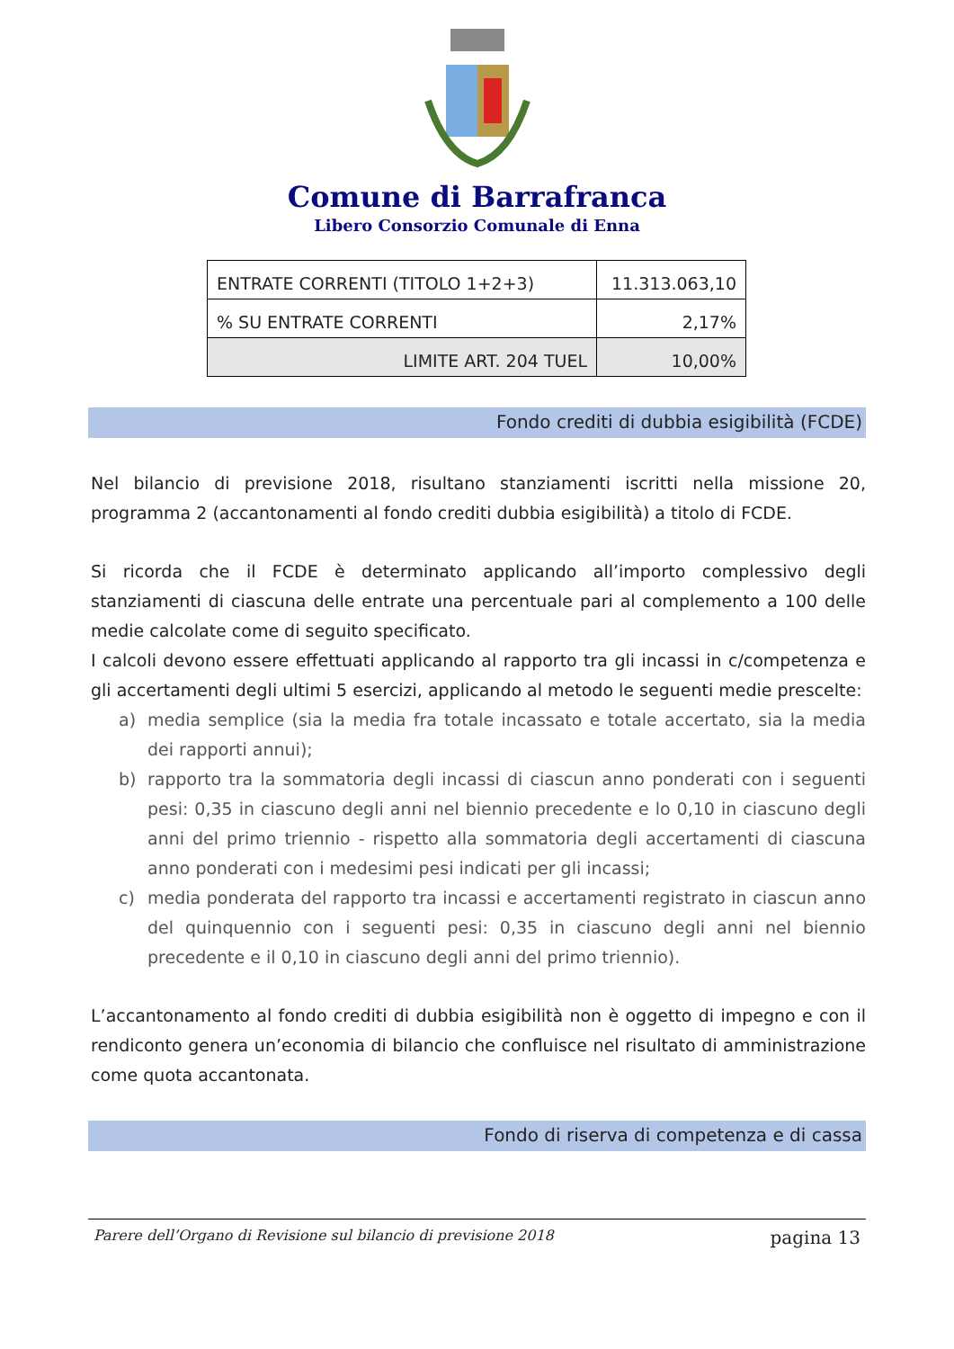Comune di Barrafranca
Libero Consorzio Comunale di Enna
| ENTRATE CORRENTI (TITOLO 1+2+3) | 11.313.063,10 |
| % SU ENTRATE CORRENTI | 2,17% |
| LIMITE ART. 204 TUEL | 10,00% |
Fondo crediti di dubbia esigibilità (FCDE)
Nel bilancio di previsione 2018, risultano stanziamenti iscritti nella missione 20, programma 2 (accantonamenti al fondo crediti dubbia esigibilità) a titolo di FCDE.
Si ricorda che il FCDE è determinato applicando all’importo complessivo degli stanziamenti di ciascuna delle entrate una percentuale pari al complemento a 100 delle medie calcolate come di seguito specificato.
I calcoli devono essere effettuati applicando al rapporto tra gli incassi in c/competenza e gli accertamenti degli ultimi 5 esercizi, applicando al metodo le seguenti medie prescelte:
a) media semplice (sia la media fra totale incassato e totale accertato, sia la media dei rapporti annui);
b) rapporto tra la sommatoria degli incassi di ciascun anno ponderati con i seguenti pesi: 0,35 in ciascuno degli anni nel biennio precedente e lo 0,10 in ciascuno degli anni del primo triennio - rispetto alla sommatoria degli accertamenti di ciascuna anno ponderati con i medesimi pesi indicati per gli incassi;
c) media ponderata del rapporto tra incassi e accertamenti registrato in ciascun anno del quinquennio con i seguenti pesi: 0,35 in ciascuno degli anni nel biennio precedente e il 0,10 in ciascuno degli anni del primo triennio).
L’accantonamento al fondo crediti di dubbia esigibilità non è oggetto di impegno e con il rendiconto genera un’economia di bilancio che confluisce nel risultato di amministrazione come quota accantonata.
Fondo di riserva di competenza e di cassa
Parere dell’Organo di Revisione sul bilancio di previsione 2018 pagina 13